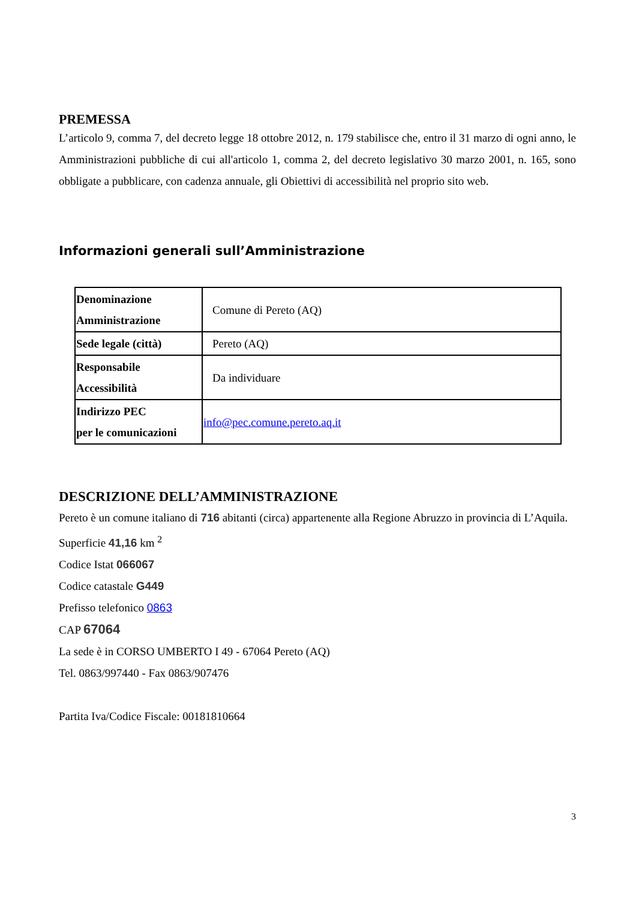PREMESSA
L’articolo 9, comma 7, del decreto legge 18 ottobre 2012, n. 179 stabilisce che, entro il 31 marzo di ogni anno, le Amministrazioni pubbliche di cui all'articolo 1, comma 2, del decreto legislativo 30 marzo 2001, n. 165, sono obbligate a pubblicare, con cadenza annuale, gli Obiettivi di accessibilità nel proprio sito web.
Informazioni generali sull’Amministrazione
| Denominazione Amministrazione | Comune di Pereto (AQ) |
| Sede legale (città) | Pereto (AQ) |
| Responsabile Accessibilità | Da individuare |
| Indirizzo PEC per le comunicazioni | info@pec.comune.pereto.aq.it |
DESCRIZIONE DELL’AMMINISTRAZIONE
Pereto è un comune italiano di 716 abitanti (circa) appartenente alla Regione Abruzzo in provincia di L’Aquila.
Superficie 41,16 km <sup>2</sup>
Codice Istat 066067
Codice catastale G449
Prefisso telefonico 0863
CAP 67064
La sede è in CORSO UMBERTO I 49 - 67064 Pereto (AQ)
Tel. 0863/997440 - Fax 0863/907476
Partita Iva/Codice Fiscale: 00181810664
3